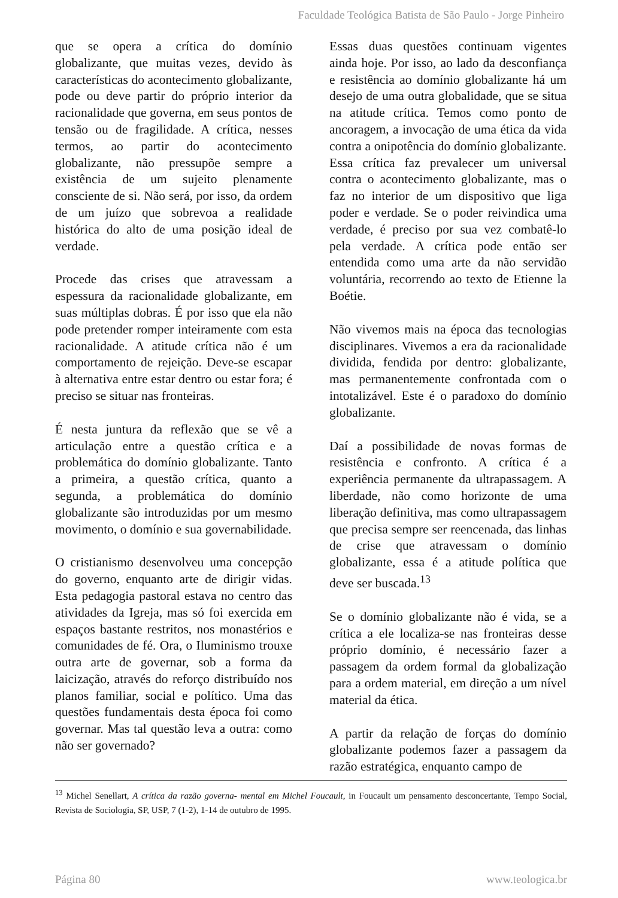Faculdade Teológica Batista de São Paulo - Jorge Pinheiro
que se opera a crítica do domínio globalizante, que muitas vezes, devido às características do acontecimento globalizante, pode ou deve partir do próprio interior da racionalidade que governa, em seus pontos de tensão ou de fragilidade. A crítica, nesses termos, ao partir do acontecimento globalizante, não pressupõe sempre a existência de um sujeito plenamente consciente de si. Não será, por isso, da ordem de um juízo que sobrevoa a realidade histórica do alto de uma posição ideal de verdade.
Procede das crises que atravessam a espessura da racionalidade globalizante, em suas múltiplas dobras. É por isso que ela não pode pretender romper inteiramente com esta racionalidade. A atitude crítica não é um comportamento de rejeição. Deve-se escapar à alternativa entre estar dentro ou estar fora; é preciso se situar nas fronteiras.
É nesta juntura da reflexão que se vê a articulação entre a questão crítica e a problemática do domínio globalizante. Tanto a primeira, a questão crítica, quanto a segunda, a problemática do domínio globalizante são introduzidas por um mesmo movimento, o domínio e sua governabilidade.
O cristianismo desenvolveu uma concepção do governo, enquanto arte de dirigir vidas. Esta pedagogia pastoral estava no centro das atividades da Igreja, mas só foi exercida em espaços bastante restritos, nos monastérios e comunidades de fé. Ora, o Iluminismo trouxe outra arte de governar, sob a forma da laicização, através do reforço distribuído nos planos familiar, social e político. Uma das questões fundamentais desta época foi como governar. Mas tal questão leva a outra: como não ser governado?
Essas duas questões continuam vigentes ainda hoje. Por isso, ao lado da desconfiança e resistência ao domínio globalizante há um desejo de uma outra globalidade, que se situa na atitude crítica. Temos como ponto de ancoragem, a invocação de uma ética da vida contra a onipotência do domínio globalizante. Essa crítica faz prevalecer um universal contra o acontecimento globalizante, mas o faz no interior de um dispositivo que liga poder e verdade. Se o poder reivindica uma verdade, é preciso por sua vez combatê-lo pela verdade. A crítica pode então ser entendida como uma arte da não servidão voluntária, recorrendo ao texto de Etienne la Boétie.
Não vivemos mais na época das tecnologias disciplinares. Vivemos a era da racionalidade dividida, fendida por dentro: globalizante, mas permanentemente confrontada com o intotalizável. Este é o paradoxo do domínio globalizante.
Daí a possibilidade de novas formas de resistência e confronto. A crítica é a experiência permanente da ultrapassagem. A liberdade, não como horizonte de uma liberação definitiva, mas como ultrapassagem que precisa sempre ser reencenada, das linhas de crise que atravessam o domínio globalizante, essa é a atitude política que deve ser buscada.<sup>13</sup>
Se o domínio globalizante não é vida, se a crítica a ele localiza-se nas fronteiras desse próprio domínio, é necessário fazer a passagem da ordem formal da globalização para a ordem material, em direção a um nível material da ética.
A partir da relação de forças do domínio globalizante podemos fazer a passagem da razão estratégica, enquanto campo de
<sup>13</sup> Michel Senellart, A crítica da razão governa- mental em Michel Foucault, in Foucault um pensamento desconcertante, Tempo Social, Revista de Sociologia, SP, USP, 7 (1-2), 1-14 de outubro de 1995.
Página 80 www.teologica.br